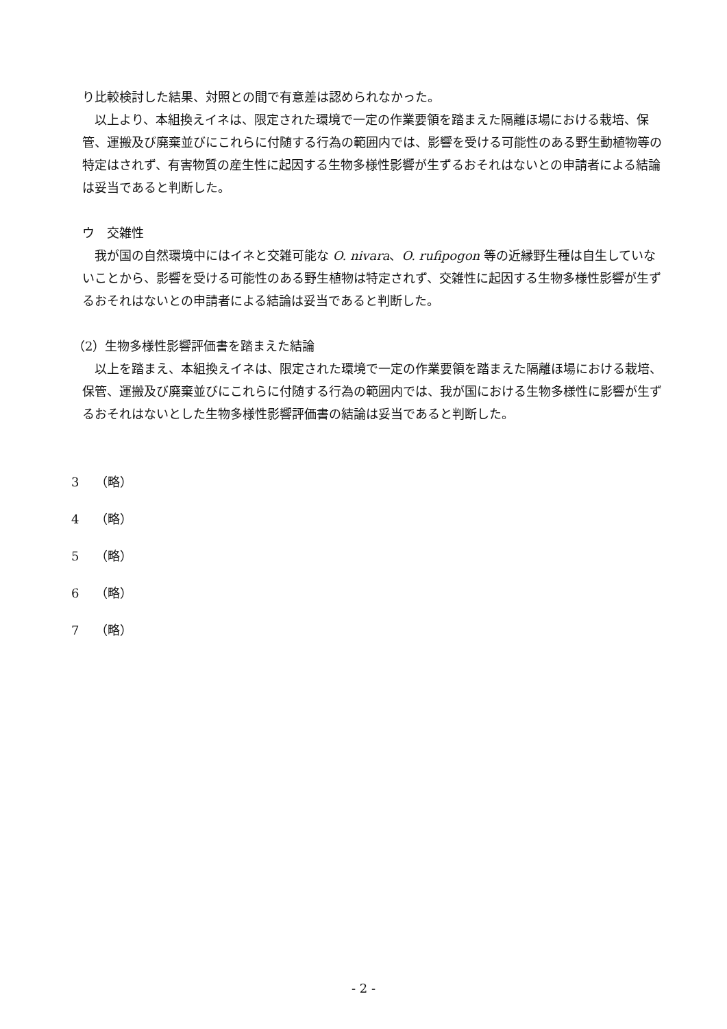り比較検討した結果、対照との間で有意差は認められなかった。
　以上より、本組換えイネは、限定された環境で一定の作業要領を踏まえた隔離ほ場における栽培、保管、運搬及び廃棄並びにこれらに付随する行為の範囲内では、影響を受ける可能性のある野生動植物等の特定はされず、有害物質の産生性に起因する生物多様性影響が生ずるおそれはないとの申請者による結論は妥当であると判断した。
ウ　交雑性
　我が国の自然環境中にはイネと交雑可能な O. nivara、O. rufipogon 等の近縁野生種は自生していないことから、影響を受ける可能性のある野生植物は特定されず、交雑性に起因する生物多様性影響が生ずるおそれはないとの申請者による結論は妥当であると判断した。
（2）生物多様性影響評価書を踏まえた結論
　以上を踏まえ、本組換えイネは、限定された環境で一定の作業要領を踏まえた隔離ほ場における栽培、保管、運搬及び廃棄並びにこれらに付随する行為の範囲内では、我が国における生物多様性に影響が生ずるおそれはないとした生物多様性影響評価書の結論は妥当であると判断した。
3　 （略）
4　 （略）
5　 （略）
6　 （略）
7　 （略）
- 2 -